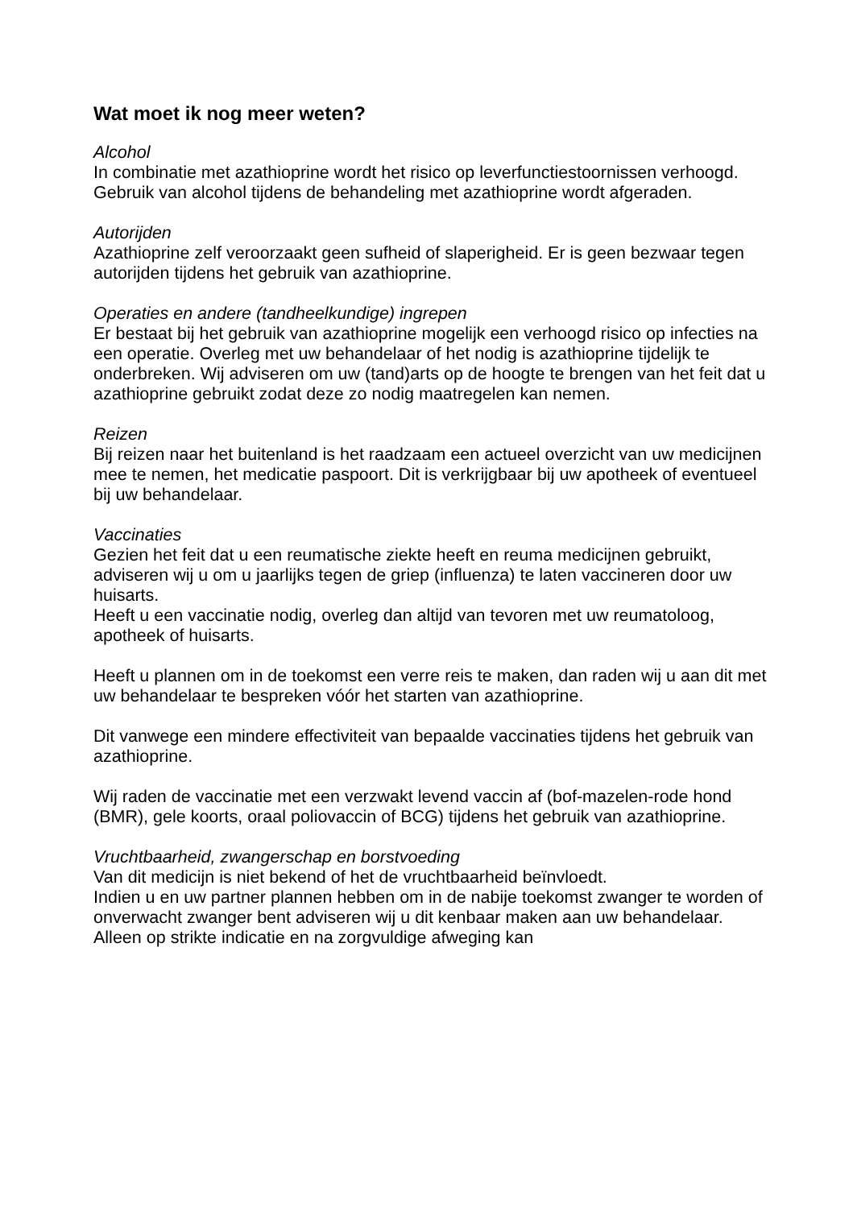Wat moet ik nog meer weten?
Alcohol
In combinatie met azathioprine wordt het risico op leverfunctiestoornissen verhoogd. Gebruik van alcohol tijdens de behandeling met azathioprine wordt afgeraden.
Autorijden
Azathioprine zelf veroorzaakt geen sufheid of slaperigheid. Er is geen bezwaar tegen autorijden tijdens het gebruik van azathioprine.
Operaties en andere (tandheelkundige) ingrepen
Er bestaat bij het gebruik van azathioprine mogelijk een verhoogd risico op infecties na een operatie. Overleg met uw behandelaar of het nodig is azathioprine tijdelijk te onderbreken. Wij adviseren om uw (tand)arts op de hoogte te brengen van het feit dat u azathioprine gebruikt zodat deze zo nodig maatregelen kan nemen.
Reizen
Bij reizen naar het buitenland is het raadzaam een actueel overzicht van uw medicijnen mee te nemen, het medicatie paspoort. Dit is verkrijgbaar bij uw apotheek of eventueel bij uw behandelaar.
Vaccinaties
Gezien het feit dat u een reumatische ziekte heeft en reuma medicijnen gebruikt, adviseren wij u om u jaarlijks tegen de griep (influenza) te laten vaccineren door uw huisarts.
Heeft u een vaccinatie nodig, overleg dan altijd van tevoren met uw reumatoloog, apotheek of huisarts.
Heeft u plannen om in de toekomst een verre reis te maken, dan raden wij u aan dit met uw behandelaar te bespreken vóór het starten van azathioprine.
Dit vanwege een mindere effectiviteit van bepaalde vaccinaties tijdens het gebruik van azathioprine.
Wij raden de vaccinatie met een verzwakt levend vaccin af (bof-mazelen-rode hond (BMR), gele koorts, oraal poliovaccin of BCG) tijdens het gebruik van azathioprine.
Vruchtbaarheid, zwangerschap en borstvoeding
Van dit medicijn is niet bekend of het de vruchtbaarheid beïnvloedt.
Indien u en uw partner plannen hebben om in de nabije toekomst zwanger te worden of onverwacht zwanger bent adviseren wij u dit kenbaar maken aan uw behandelaar. Alleen op strikte indicatie en na zorgvuldige afweging kan